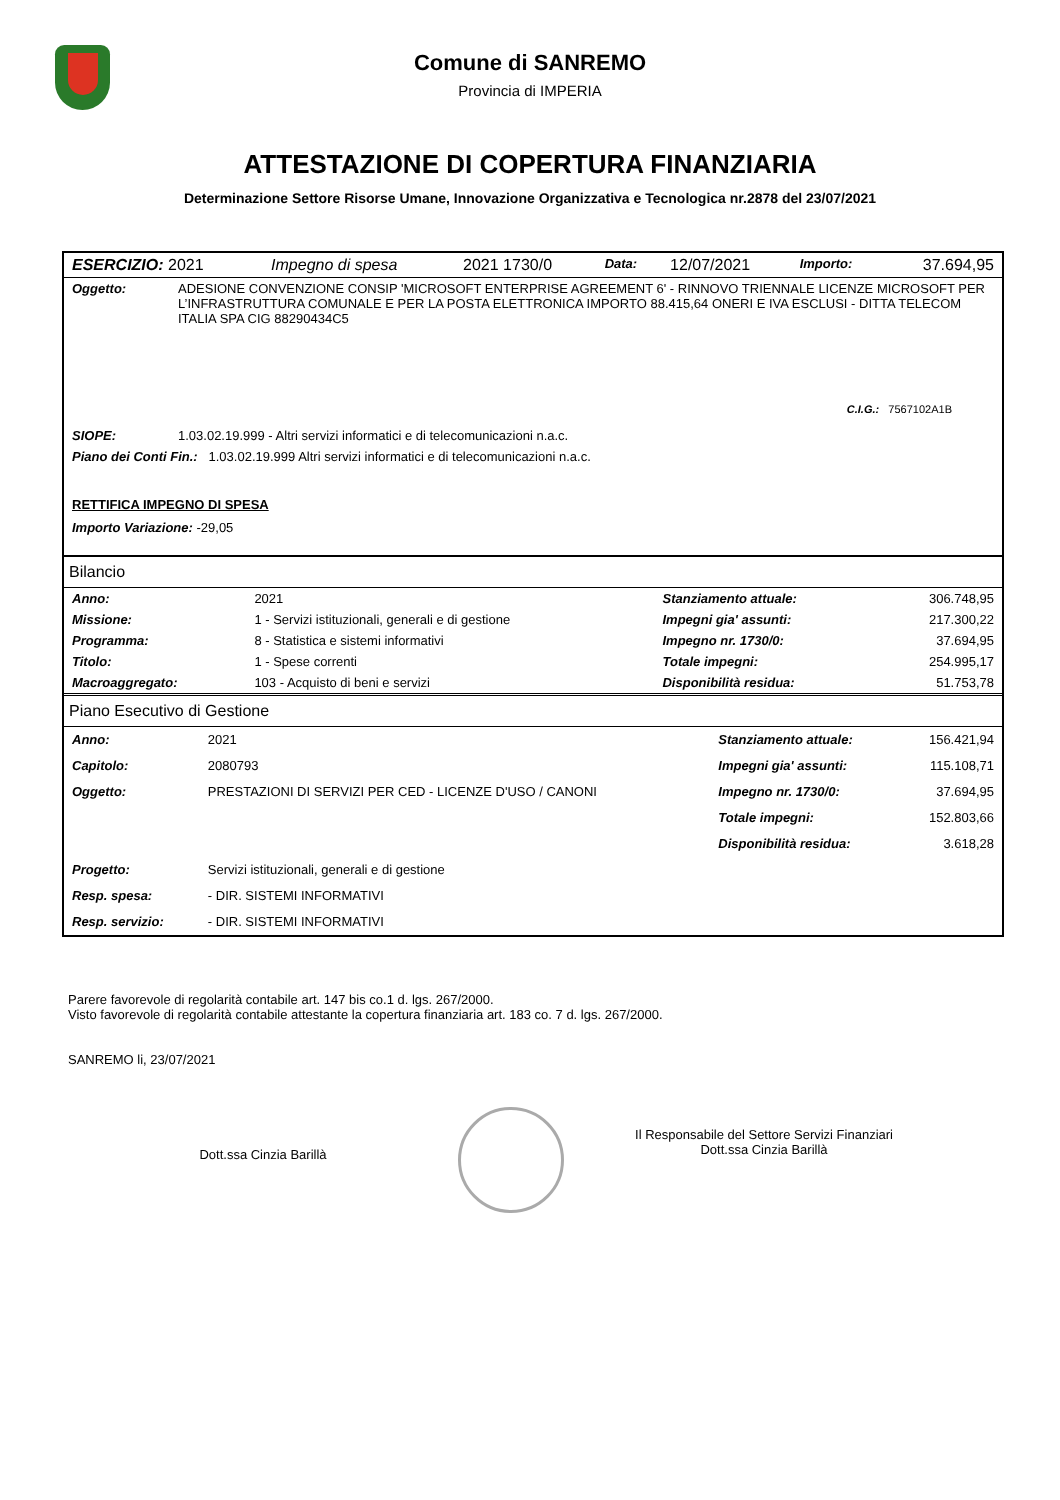Comune di SANREMO
Provincia di IMPERIA
ATTESTAZIONE DI COPERTURA FINANZIARIA
Determinazione Settore Risorse Umane, Innovazione Organizzativa e Tecnologica nr.2878 del 23/07/2021
| ESERCIZIO: 2021 | Impegno di spesa | 2021 1730/0 | Data: | 12/07/2021 | Importo: | 37.694,95 |
| Oggetto: | ADESIONE CONVENZIONE CONSIP 'MICROSOFT ENTERPRISE AGREEMENT 6' - RINNOVO TRIENNALE LICENZE MICROSOFT PER L’INFRASTRUTTURA COMUNALE E PER LA POSTA ELETTRONICA IMPORTO 88.415,64 ONERI E IVA ESCLUSI - DITTA TELECOM ITALIA SPA CIG 88290434C5 |
C.I.G.: 7567102A1B
| SIOPE: | 1.03.02.19.999 - Altri servizi informatici e di telecomunicazioni n.a.c. |
| Piano dei Conti Fin.: 1.03.02.19.999 Altri servizi informatici e di telecomunicazioni n.a.c. |
RETTIFICA IMPEGNO DI SPESA
Importo Variazione: -29,05
Bilancio
| Anno: | 2021 | Stanziamento attuale: | 306.748,95 |
| Missione: | 1 - Servizi istituzionali, generali e di gestione | Impegni gia' assunti: | 217.300,22 |
| Programma: | 8 - Statistica e sistemi informativi | Impegno nr. 1730/0: | 37.694,95 |
| Titolo: | 1 - Spese correnti | Totale impegni: | 254.995,17 |
| Macroaggregato: | 103 - Acquisto di beni e servizi | Disponibilità residua: | 51.753,78 |
Piano Esecutivo di Gestione
| Anno: | 2021 | Stanziamento attuale: | 156.421,94 |
| Capitolo: | 2080793 | Impegni gia' assunti: | 115.108,71 |
| Oggetto: | PRESTAZIONI DI SERVIZI PER CED - LICENZE D'USO / CANONI | Impegno nr. 1730/0: | 37.694,95 |
| | | Totale impegni: | 152.803,66 |
| | | Disponibilità residua: | 3.618,28 |
| Progetto: | Servizi istituzionali, generali e di gestione | | |
| Resp. spesa: | - DIR. SISTEMI INFORMATIVI | | |
| Resp. servizio: | - DIR. SISTEMI INFORMATIVI | | |
Parere favorevole di regolarità contabile art. 147 bis co.1 d. lgs. 267/2000.
Visto favorevole di regolarità contabile attestante la copertura finanziaria art. 183 co. 7 d. lgs. 267/2000.
SANREMO li, 23/07/2021
Dott.ssa Cinzia Barillà
Il Responsabile del Settore Servizi Finanziari
Dott.ssa Cinzia Barillà